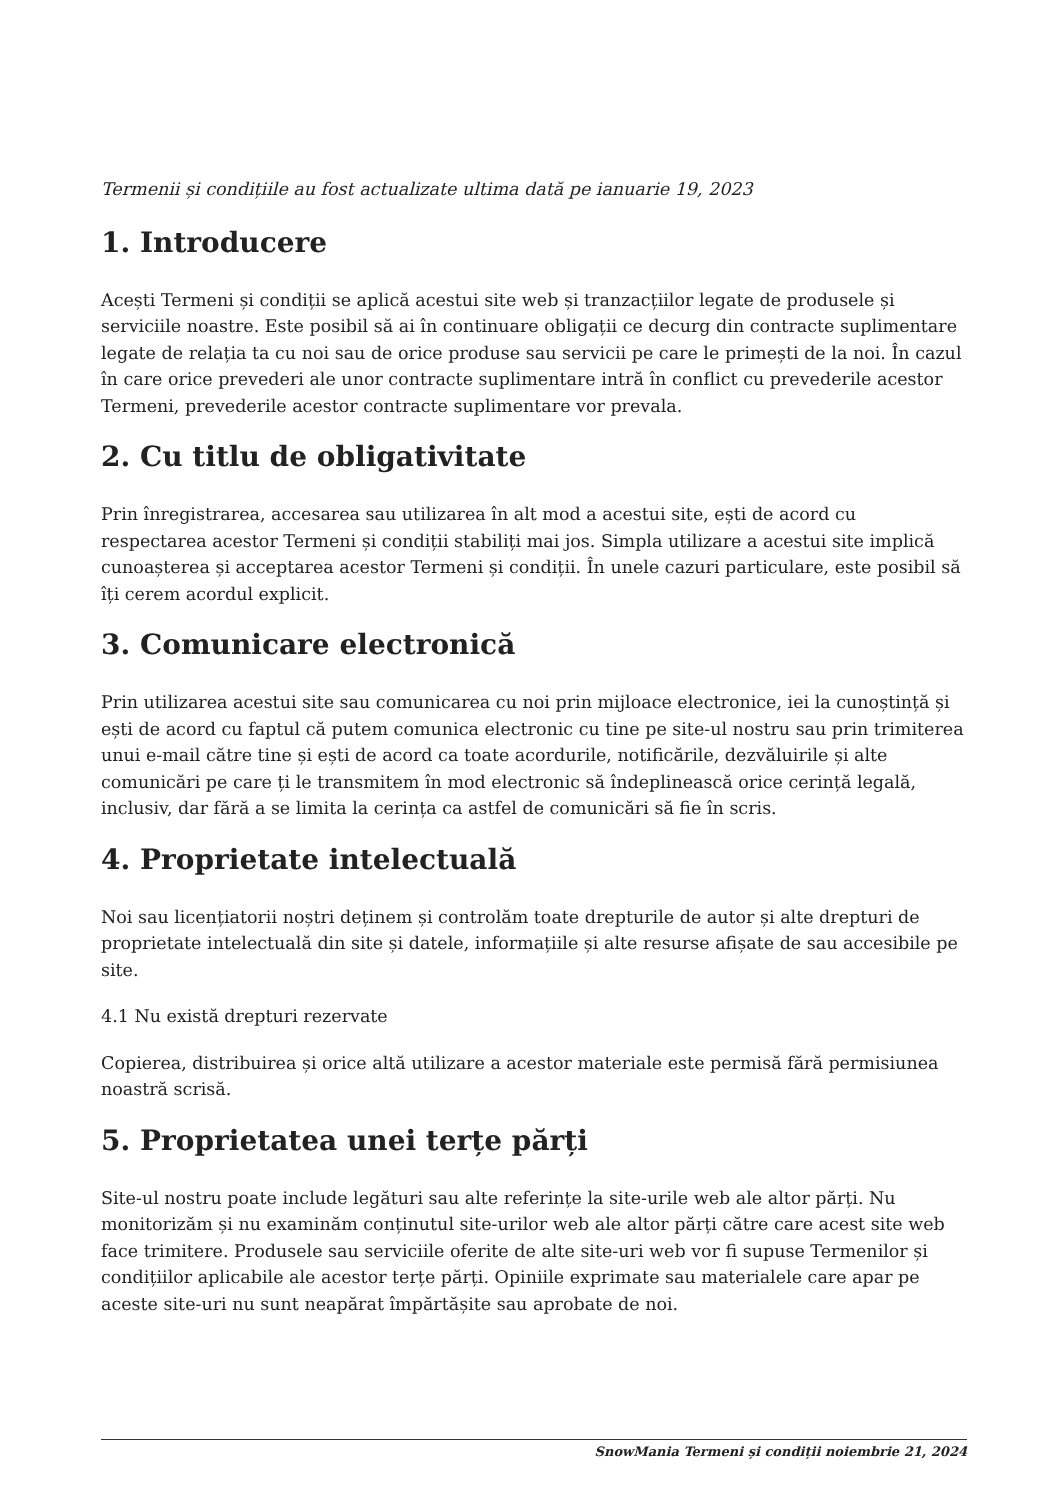Termenii și condițiile au fost actualizate ultima dată pe ianuarie 19, 2023
1. Introducere
Acești Termeni și condiții se aplică acestui site web și tranzacțiilor legate de produsele și serviciile noastre. Este posibil să ai în continuare obligații ce decurg din contracte suplimentare legate de relația ta cu noi sau de orice produse sau servicii pe care le primești de la noi. În cazul în care orice prevederi ale unor contracte suplimentare intră în conflict cu prevederile acestor Termeni, prevederile acestor contracte suplimentare vor prevala.
2. Cu titlu de obligativitate
Prin înregistrarea, accesarea sau utilizarea în alt mod a acestui site, ești de acord cu respectarea acestor Termeni și condiții stabiliți mai jos. Simpla utilizare a acestui site implică cunoașterea și acceptarea acestor Termeni și condiții. În unele cazuri particulare, este posibil să îți cerem acordul explicit.
3. Comunicare electronică
Prin utilizarea acestui site sau comunicarea cu noi prin mijloace electronice, iei la cunoștință și ești de acord cu faptul că putem comunica electronic cu tine pe site-ul nostru sau prin trimiterea unui e-mail către tine și ești de acord ca toate acordurile, notificările, dezvăluirile și alte comunicări pe care ți le transmitem în mod electronic să îndeplinească orice cerință legală, inclusiv, dar fără a se limita la cerința ca astfel de comunicări să fie în scris.
4. Proprietate intelectuală
Noi sau licențiatorii noștri deținem și controlăm toate drepturile de autor și alte drepturi de proprietate intelectuală din site și datele, informațiile și alte resurse afișate de sau accesibile pe site.
4.1 Nu există drepturi rezervate
Copierea, distribuirea și orice altă utilizare a acestor materiale este permisă fără permisiunea noastră scrisă.
5. Proprietatea unei terțe părți
Site-ul nostru poate include legături sau alte referințe la site-urile web ale altor părți. Nu monitorizăm și nu examinăm conținutul site-urilor web ale altor părți către care acest site web face trimitere. Produsele sau serviciile oferite de alte site-uri web vor fi supuse Termenilor și condițiilor aplicabile ale acestor terțe părți. Opiniile exprimate sau materialele care apar pe aceste site-uri nu sunt neapărat împărtășite sau aprobate de noi.
SnowMania Termeni și condiții noiembrie 21, 2024